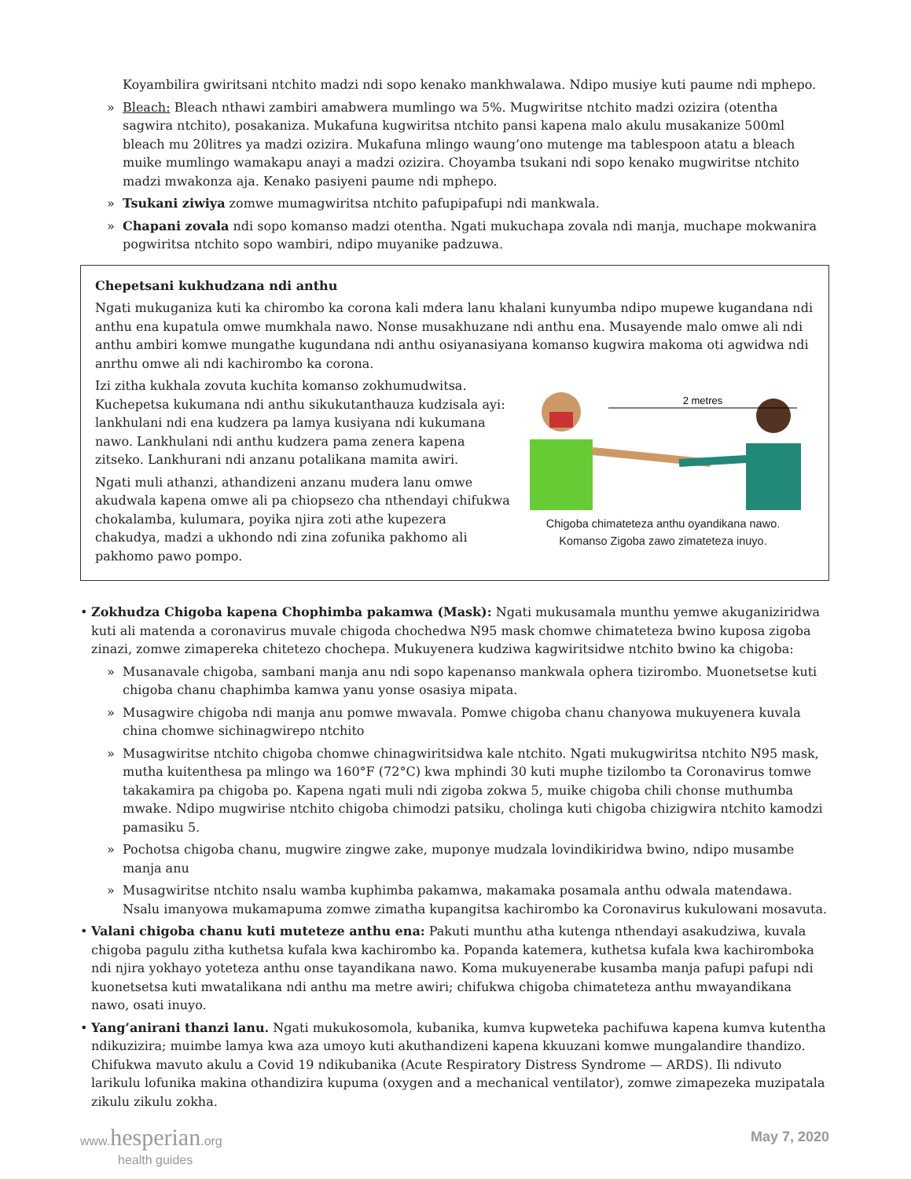Koyambilira gwiritsani ntchito madzi ndi sopo kenako mankhwalawa. Ndipo musiye kuti paume ndi mphepo.
» Bleach: Bleach nthawi zambiri amabwera mumlingo wa 5%. Mugwiritse ntchito madzi ozizira (otentha sagwira ntchito), posakaniza. Mukafuna kugwiritsa ntchito pansi kapena malo akulu musakanize 500ml bleach mu 20litres ya madzi ozizira. Mukafuna mlingo waung’ono mutenge ma tablespoon atatu a bleach muike mumlingo wamakapu anayi a madzi ozizira. Choyamba tsukani ndi sopo kenako mugwiritse ntchito madzi mwakonza aja. Kenako pasiyeni paume ndi mphepo.
» Tsukani ziwiya zomwe mumagwiritsa ntchito pafupipafupi ndi mankwala.
» Chapani zovala ndi sopo komanso madzi otentha. Ngati mukuchapa zovala ndi manja, muchape mokwanira pogwiritsa ntchito sopo wambiri, ndipo muyanike padzuwa.
Chepetsani kukhudzana ndi anthu
Ngati mukuganiza kuti ka chirombo ka corona kali mdera lanu khalani kunyumba ndipo mupewe kugandana ndi anthu ena kupatula omwe mumkhala nawo. Nonse musakhuzane ndi anthu ena. Musayende malo omwe ali ndi anthu ambiri komwe mungathe kugundana ndi anthu osiyanasiyana komanso kugwira makoma oti agwidwa ndi anrthu omwe ali ndi kachirombo ka corona.
Izi zitha kukhala zovuta kuchita komanso zokhumudwitsa. Kuchepetsa kukumana ndi anthu sikukutanthauza kudzisala ayi: lankhulani ndi ena kudzera pa lamya kusiyana ndi kukumana nawo. Lankhulani ndi anthu kudzera pama zenera kapena zitseko. Lankhurani ndi anzanu potalikana mamita awiri.
Ngati muli athanzi, athandizeni anzanu mudera lanu omwe akudwala kapena omwe ali pa chiopsezo cha nthendayi chifukwa chokalamba, kulumara, poyika njira zoti athe kupezera chakudya, madzi a ukhondo ndi zina zofunika pakhomo ali pakhomo pawo pompo.
2 metres
Chigoba chimateteza anthu oyandikana nawo.
Komanso Zigoba zawo zimateteza inuyo.
• Zokhudza Chigoba kapena Chophimba pakamwa (Mask): Ngati mukusamala munthu yemwe akuganiziridwa kuti ali matenda a coronavirus muvale chigoda chochedwa N95 mask chomwe chimateteza bwino kuposa zigoba zinazi, zomwe zimapereka chitetezo chochepa. Mukuyenera kudziwa kagwiritsidwe ntchito bwino ka chigoba:
» Musanavale chigoba, sambani manja anu ndi sopo kapenanso mankwala ophera tizirombo. Muonetsetse kuti chigoba chanu chaphimba kamwa yanu yonse osasiya mipata.
» Musagwire chigoba ndi manja anu pomwe mwavala. Pomwe chigoba chanu chanyowa mukuyenera kuvala china chomwe sichinagwirepo ntchito
» Musagwiritse ntchito chigoba chomwe chinagwiritsidwa kale ntchito. Ngati mukugwiritsa ntchito N95 mask, mutha kuitenthesa pa mlingo wa 160°F (72°C) kwa mphindi 30 kuti muphe tizilombo ta Coronavirus tomwe takakamira pa chigoba po. Kapena ngati muli ndi zigoba zokwa 5, muike chigoba chili chonse muthumba mwake. Ndipo mugwirise ntchito chigoba chimodzi patsiku, cholinga kuti chigoba chizigwira ntchito kamodzi pamasiku 5.
» Pochotsa chigoba chanu, mugwire zingwe zake, muponye mudzala lovindikiridwa bwino, ndipo musambe manja anu
» Musagwiritse ntchito nsalu wamba kuphimba pakamwa, makamaka posamala anthu odwala matendawa. Nsalu imanyowa mukamapuma zomwe zimatha kupangitsa kachirombo ka Coronavirus kukulowani mosavuta.
• Valani chigoba chanu kuti muteteze anthu ena: Pakuti munthu atha kutenga nthendayi asakudziwa, kuvala chigoba pagulu zitha kuthetsa kufala kwa kachirombo ka. Popanda katemera, kuthetsa kufala kwa kachiromboka ndi njira yokhayo yoteteza anthu onse tayandikana nawo. Koma mukuyenerabe kusamba manja pafupi pafupi ndi kuonetsetsa kuti mwatalikana ndi anthu ma metre awiri; chifukwa chigoba chimateteza anthu mwayandikana nawo, osati inuyo.
• Yang’anirani thanzi lanu. Ngati mukukosomola, kubanika, kumva kupweteka pachifuwa kapena kumva kutentha ndikuzizira; muimbe lamya kwa aza umoyo kuti akuthandizeni kapena kkuuzani komwe mungalandire thandizo. Chifukwa mavuto akulu a Covid 19 ndikubanika (Acute Respiratory Distress Syndrome — ARDS). Ili ndivuto larikulu lofunika makina othandizira kupuma (oxygen and a mechanical ventilator), zomwe zimapezeka muzipatala zikulu zikulu zokha.
www.hesperian.org
health guides
May 7, 2020